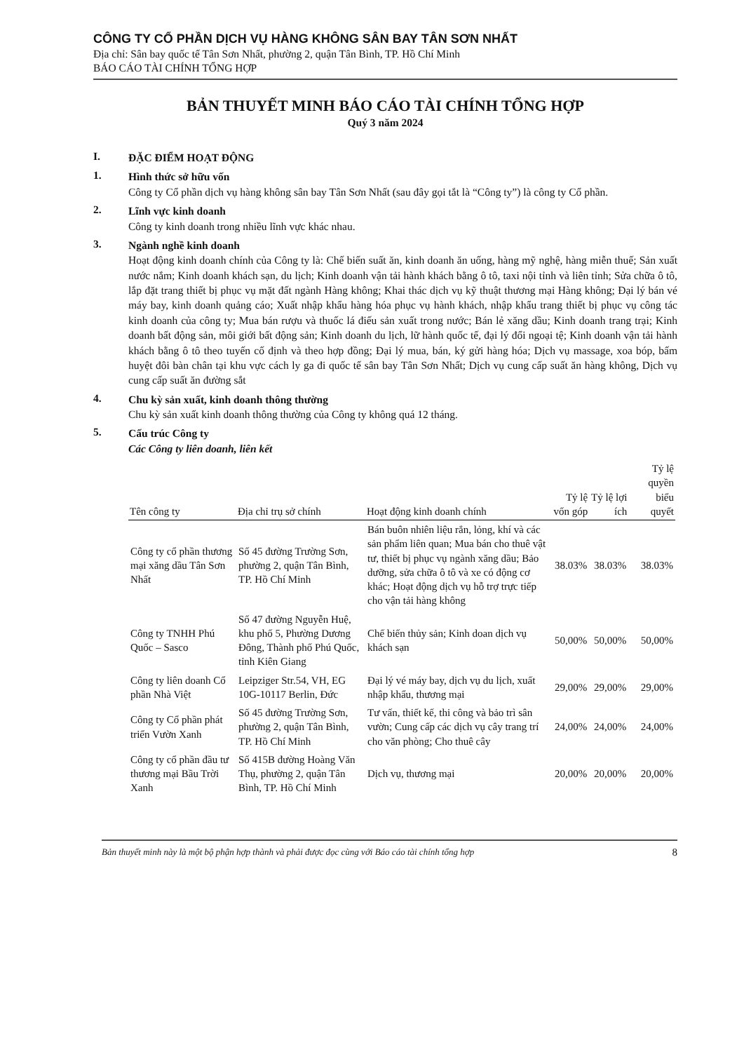CÔNG TY CỔ PHẦN DỊCH VỤ HÀNG KHÔNG SÂN BAY TÂN SƠN NHẤT
Địa chỉ: Sân bay quốc tế Tân Sơn Nhất, phường 2, quận Tân Bình, TP. Hồ Chí Minh
BÁO CÁO TÀI CHÍNH TỔNG HỢP
BẢN THUYẾT MINH BÁO CÁO TÀI CHÍNH TỔNG HỢP
Quý 3 năm 2024
I.
ĐẶC ĐIỂM HOẠT ĐỘNG
1.
Hình thức sở hữu vốn
Công ty Cổ phần dịch vụ hàng không sân bay Tân Sơn Nhất (sau đây gọi tắt là “Công ty”) là công ty Cổ phần.
2.
Lĩnh vực kinh doanh
Công ty kinh doanh trong nhiều lĩnh vực khác nhau.
3.
Ngành nghề kinh doanh
Hoạt động kinh doanh chính của Công ty là: Chế biến suất ăn, kinh doanh ăn uống, hàng mỹ nghệ, hàng miễn thuế; Sản xuất nước nắm; Kinh doanh khách sạn, du lịch; Kinh doanh vận tải hành khách bằng ô tô, taxi nội tỉnh và liên tỉnh; Sửa chữa ô tô, lắp đặt trang thiết bị phục vụ mặt đất ngành Hàng không; Khai thác dịch vụ kỹ thuật thương mại Hàng không; Đại lý bán vé máy bay, kinh doanh quảng cáo; Xuất nhập khẩu hàng hóa phục vụ hành khách, nhập khẩu trang thiết bị phục vụ công tác kinh doanh của công ty; Mua bán rượu và thuốc lá điếu sản xuất trong nước; Bán lẻ xăng dầu; Kinh doanh trang trại; Kinh doanh bất động sản, môi giới bất động sản; Kinh doanh du lịch, lữ hành quốc tế, đại lý đổi ngoại tệ; Kinh doanh vận tải hành khách bằng ô tô theo tuyến cố định và theo hợp đồng; Đại lý mua, bán, ký gửi hàng hóa; Dịch vụ massage, xoa bóp, bấm huyệt đôi bàn chân tại khu vực cách ly ga đi quốc tế sân bay Tân Sơn Nhất; Dịch vụ cung cấp suất ăn hàng không, Dịch vụ cung cấp suất ăn đường sắt
4.
Chu kỳ sản xuất, kinh doanh thông thường
Chu kỳ sản xuất kinh doanh thông thường của Công ty không quá 12 tháng.
5.
Cấu trúc Công ty
Các Công ty liên doanh, liên kết
| Tên công ty | Địa chỉ trụ sở chính | Hoạt động kinh doanh chính | Tỷ lệ vốn góp | Tỷ lệ lợi ích | Tỷ lệ quyền biểu quyết |
| --- | --- | --- | --- | --- | --- |
| Công ty cổ phần thương mại xăng dầu Tân Sơn Nhất | Số 45 đường Trường Sơn, phường 2, quận Tân Bình, TP. Hồ Chí Minh | Bán buôn nhiên liệu rắn, lỏng, khí và các sản phẩm liên quan; Mua bán cho thuê vật tư, thiết bị phục vụ ngành xăng dầu; Bảo dưỡng, sửa chữa ô tô và xe có động cơ khác; Hoạt động dịch vụ hỗ trợ trực tiếp cho vận tải hàng không | 38.03% | 38.03% | 38.03% |
| Công ty TNHH Phú Quốc – Sasco | Số 47 đường Nguyễn Huệ, khu phố 5, Phường Dương Đông, Thành phố Phú Quốc, tỉnh Kiên Giang | Chế biến thủy sản; Kinh doan dịch vụ khách sạn | 50,00% | 50,00% | 50,00% |
| Công ty liên doanh Cổ phần Nhà Việt | Leipziger Str.54, VH, EG 10G-10117 Berlin, Đức | Đại lý vé máy bay, dịch vụ du lịch, xuất nhập khẩu, thương mại | 29,00% | 29,00% | 29,00% |
| Công ty Cổ phần phát triển Vườn Xanh | Số 45 đường Trường Sơn, phường 2, quận Tân Bình, TP. Hồ Chí Minh | Tư vấn, thiết kế, thi công và bảo trì sân vườn; Cung cấp các dịch vụ cây trang trí cho văn phòng; Cho thuê cây | 24,00% | 24,00% | 24,00% |
| Công ty cổ phần đầu tư thương mại Bầu Trời Xanh | Số 415B đường Hoàng Văn Thụ, phường 2, quận Tân Bình, TP. Hồ Chí Minh | Dịch vụ, thương mại | 20,00% | 20,00% | 20,00% |
Bản thuyết minh này là một bộ phận hợp thành và phải được đọc cùng với Báo cáo tài chính tổng hợp 8